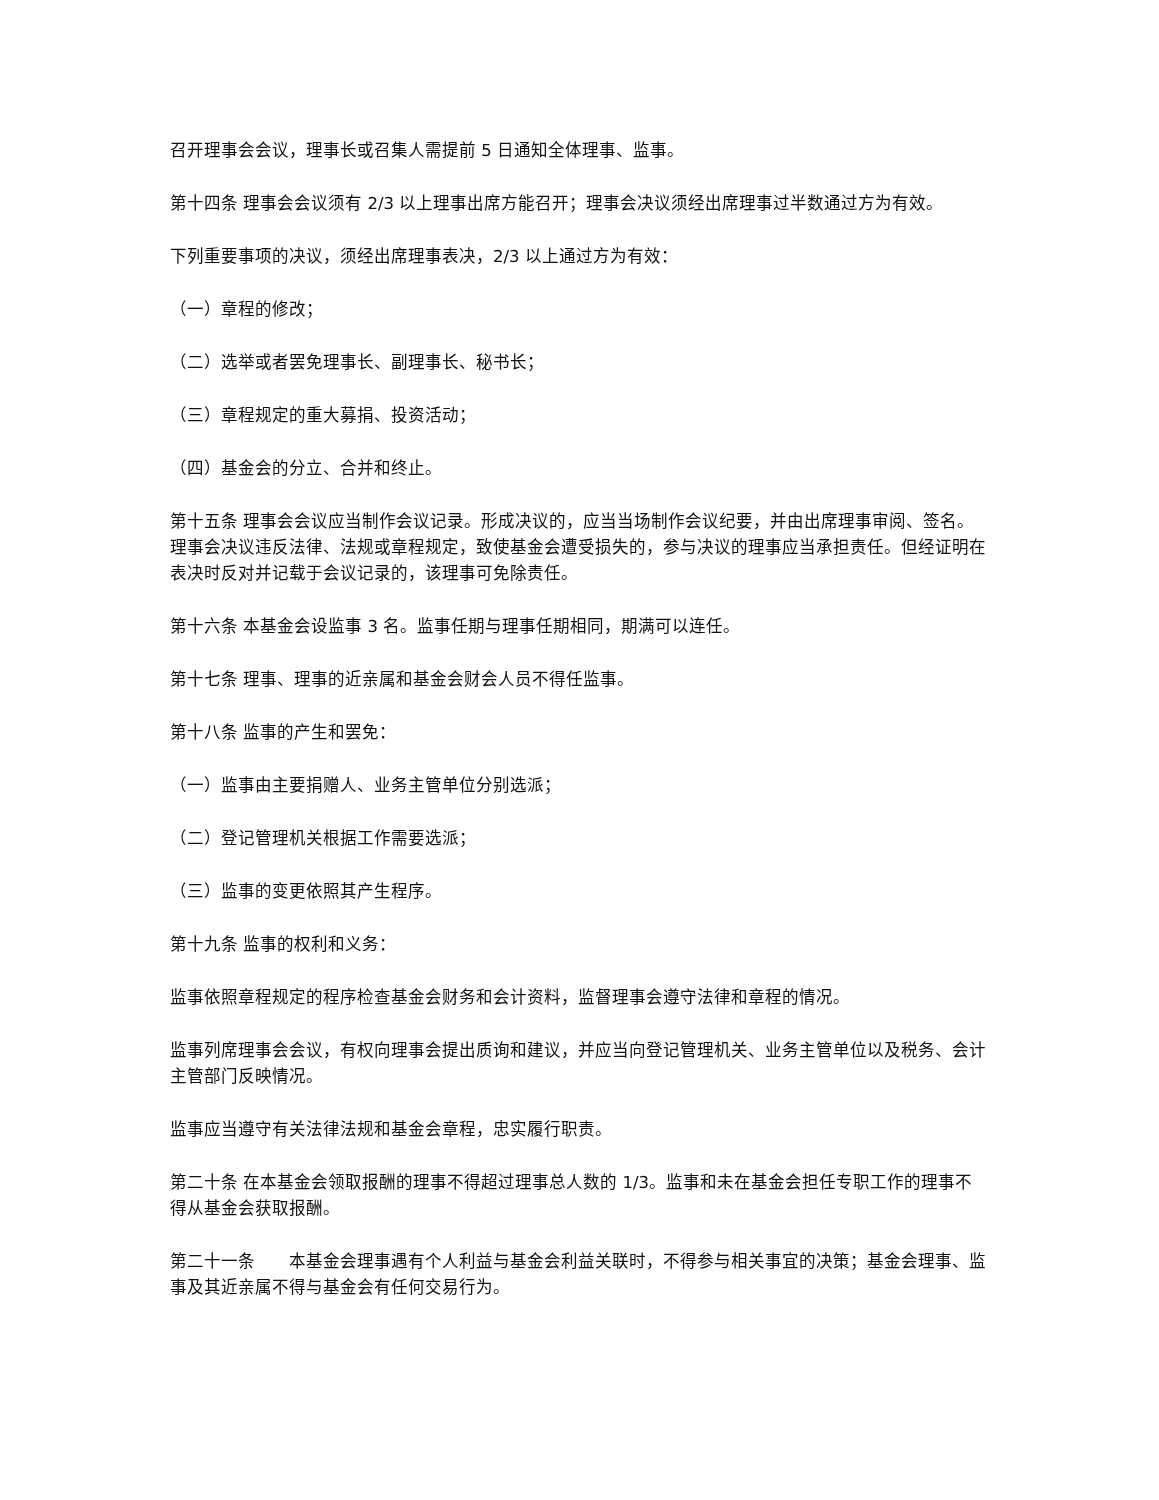召开理事会会议，理事长或召集人需提前 5 日通知全体理事、监事。
第十四条 理事会会议须有 2/3 以上理事出席方能召开；理事会决议须经出席理事过半数通过方为有效。
下列重要事项的决议，须经出席理事表决，2/3 以上通过方为有效：
（一）章程的修改；
（二）选举或者罢免理事长、副理事长、秘书长；
（三）章程规定的重大募捐、投资活动；
（四）基金会的分立、合并和终止。
第十五条 理事会会议应当制作会议记录。形成决议的，应当当场制作会议纪要，并由出席理事审阅、签名。理事会决议违反法律、法规或章程规定，致使基金会遭受损失的，参与决议的理事应当承担责任。但经证明在表决时反对并记载于会议记录的，该理事可免除责任。
第十六条 本基金会设监事 3 名。监事任期与理事任期相同，期满可以连任。
第十七条 理事、理事的近亲属和基金会财会人员不得任监事。
第十八条 监事的产生和罢免：
（一）监事由主要捐赠人、业务主管单位分别选派；
（二）登记管理机关根据工作需要选派；
（三）监事的变更依照其产生程序。
第十九条 监事的权利和义务：
监事依照章程规定的程序检查基金会财务和会计资料，监督理事会遵守法律和章程的情况。
监事列席理事会会议，有权向理事会提出质询和建议，并应当向登记管理机关、业务主管单位以及税务、会计主管部门反映情况。
监事应当遵守有关法律法规和基金会章程，忠实履行职责。
第二十条 在本基金会领取报酬的理事不得超过理事总人数的 1/3。监事和未在基金会担任专职工作的理事不得从基金会获取报酬。
第二十一条　　本基金会理事遇有个人利益与基金会利益关联时，不得参与相关事宜的决策；基金会理事、监事及其近亲属不得与基金会有任何交易行为。